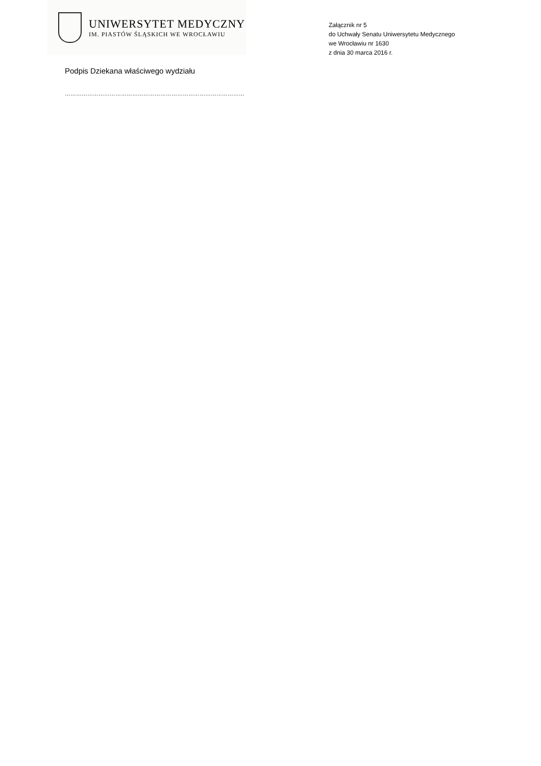UNIWERSYTET MEDYCZNY
IM. PIASTÓW ŚLĄSKICH WE WROCŁAWIU
Załącznik nr 5
do Uchwały Senatu Uniwersytetu Medycznego
we Wrocławiu nr 1630
z dnia 30 marca 2016 r.
Podpis Dziekana właściwego wydziału
……………………………………………………………………………………